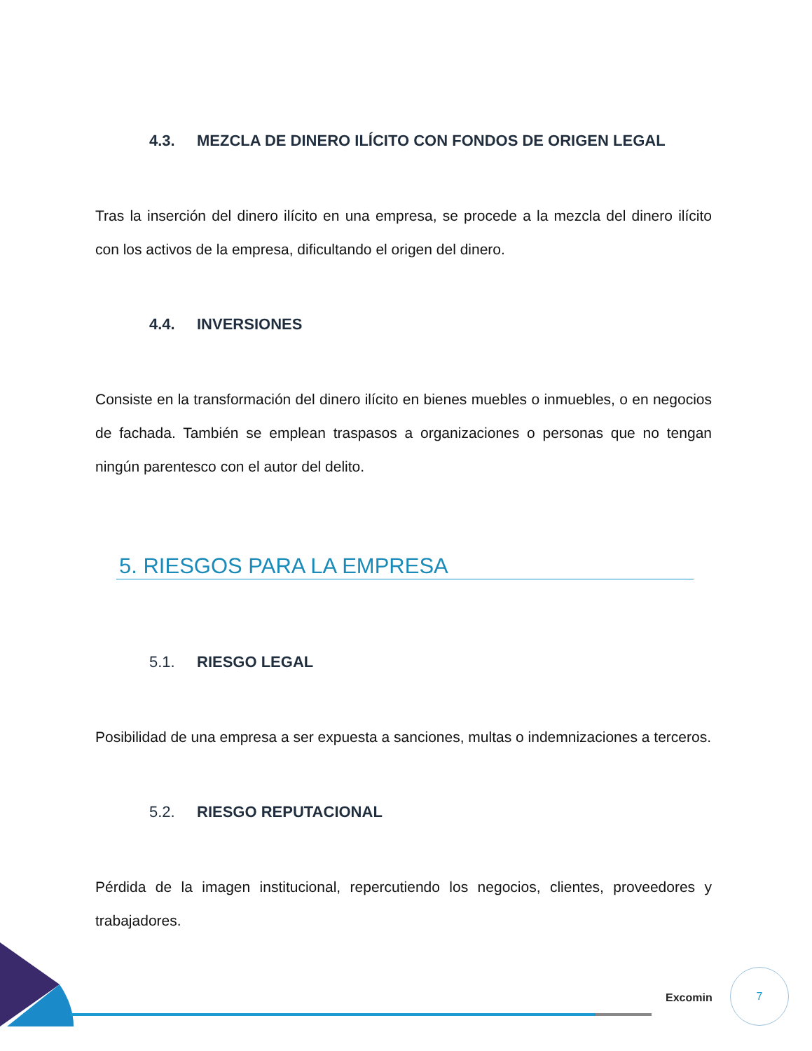4.3. MEZCLA DE DINERO ILÍCITO CON FONDOS DE ORIGEN LEGAL
Tras la inserción del dinero ilícito en una empresa, se procede a la mezcla del dinero ilícito con los activos de la empresa, dificultando el origen del dinero.
4.4. INVERSIONES
Consiste en la transformación del dinero ilícito en bienes muebles o inmuebles, o en negocios de fachada. También se emplean traspasos a organizaciones o personas que no tengan ningún parentesco con el autor del delito.
5. RIESGOS PARA LA EMPRESA
5.1. RIESGO LEGAL
Posibilidad de una empresa a ser expuesta a sanciones, multas o indemnizaciones a terceros.
5.2. RIESGO REPUTACIONAL
Pérdida de la imagen institucional, repercutiendo los negocios, clientes, proveedores y trabajadores.
Excomin
7